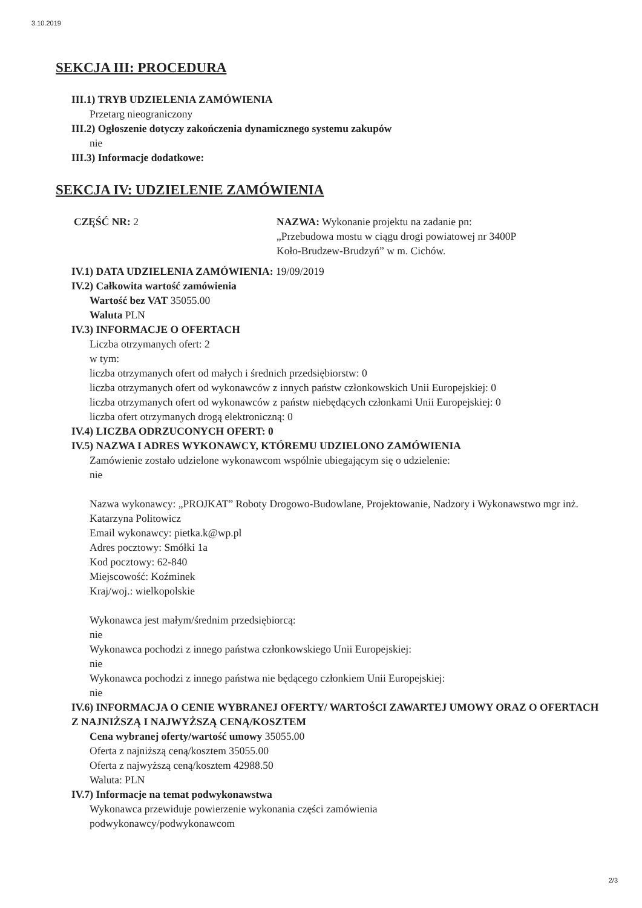3.10.2019
SEKCJA III: PROCEDURA
III.1) TRYB UDZIELENIA ZAMÓWIENIA
Przetarg nieograniczony
III.2) Ogłoszenie dotyczy zakończenia dynamicznego systemu zakupów
nie
III.3) Informacje dodatkowe:
SEKCJA IV: UDZIELENIE ZAMÓWIENIA
CZĘŚĆ NR: 2 NAZWA: Wykonanie projektu na zadanie pn:
„Przebudowa mostu w ciągu drogi powiatowej nr 3400P
Koło-Brudzew-Brudzyń” w m. Cichów.
IV.1) DATA UDZIELENIA ZAMÓWIENIA: 19/09/2019
IV.2) Całkowita wartość zamówienia
Wartość bez VAT 35055.00
Waluta PLN
IV.3) INFORMACJE O OFERTACH
Liczba otrzymanych ofert: 2
w tym:
liczba otrzymanych ofert od małych i średnich przedsiębiorstw: 0
liczba otrzymanych ofert od wykonawców z innych państw członkowskich Unii Europejskiej: 0
liczba otrzymanych ofert od wykonawców z państw niebędących członkami Unii Europejskiej: 0
liczba ofert otrzymanych drogą elektroniczną: 0
IV.4) LICZBA ODRZUCONYCH OFERT: 0
IV.5) NAZWA I ADRES WYKONAWCY, KTÓREMU UDZIELONO ZAMÓWIENIA
Zamówienie zostało udzielone wykonawcom wspólnie ubiegającym się o udzielenie:
nie
Nazwa wykonawcy: „PROJKAT” Roboty Drogowo-Budowlane, Projektowanie, Nadzory i Wykonawstwo mgr inż. Katarzyna Politowicz
Email wykonawcy: pietka.k@wp.pl
Adres pocztowy: Smółki 1a
Kod pocztowy: 62-840
Miejscowość: Koźminek
Kraj/woj.: wielkopolskie
Wykonawca jest małym/średnim przedsiębiorcą:
nie
Wykonawca pochodzi z innego państwa członkowskiego Unii Europejskiej:
nie
Wykonawca pochodzi z innego państwa nie będącego członkiem Unii Europejskiej:
nie
IV.6) INFORMACJA O CENIE WYBRANEJ OFERTY/ WARTOŚCI ZAWARTEJ UMOWY ORAZ O OFERTACH Z NAJNIŻSZĄ I NAJWYŻSZĄ CENĄ/KOSZTEM
Cena wybranej oferty/wartość umowy 35055.00
Oferta z najniższą ceną/kosztem 35055.00
Oferta z najwyższą ceną/kosztem 42988.50
Waluta: PLN
IV.7) Informacje na temat podwykonawstwa
Wykonawca przewiduje powierzenie wykonania części zamówienia
podwykonawcy/podwykonawcom
2/3